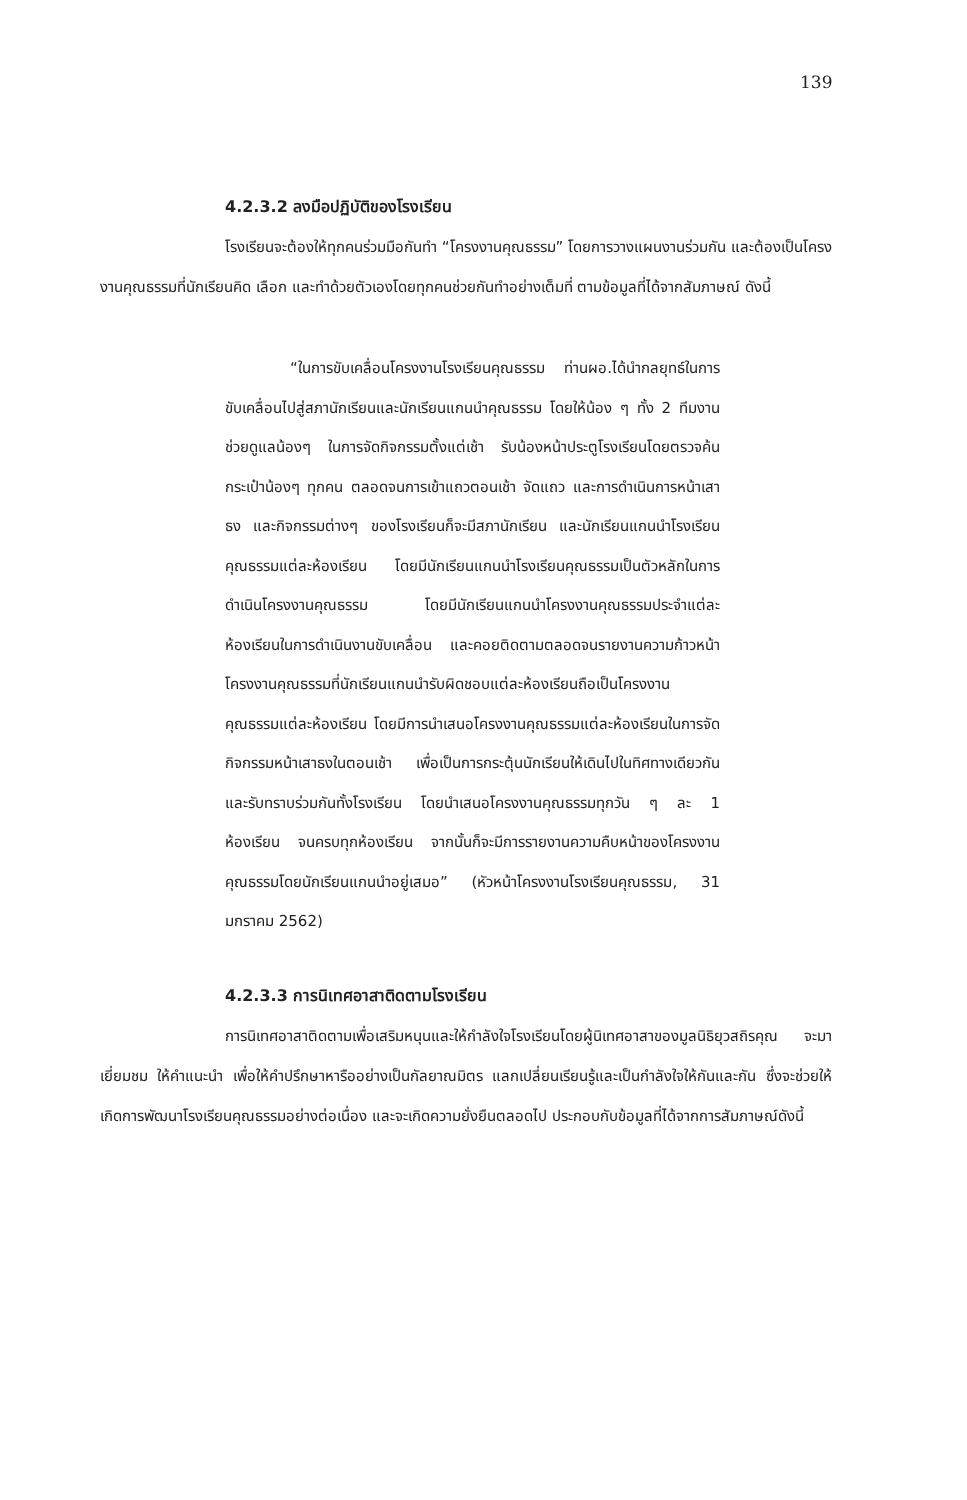139
4.2.3.2 ลงมือปฏิบัติของโรงเรียน
โรงเรียนจะต้องให้ทุกคนร่วมมือกันทำ “โครงงานคุณธรรม” โดยการวางแผนงานร่วมกัน และต้องเป็นโครงงานคุณธรรมที่นักเรียนคิด เลือก และทำด้วยตัวเองโดยทุกคนช่วยกันทำอย่างเต็มที่ ตามข้อมูลที่ได้จากสัมภาษณ์ ดังนี้
“ในการขับเคลื่อนโครงงานโรงเรียนคุณธรรม ท่านผอ.ได้นำกลยุทธ์ในการขับเคลื่อนไปสู่สภานักเรียนและนักเรียนแกนนำคุณธรรม โดยให้น้อง ๆ ทั้ง 2 ทีมงาน ช่วยดูแลน้องๆ ในการจัดกิจกรรมตั้งแต่เช้า รับน้องหน้าประตูโรงเรียนโดยตรวจค้นกระเป๋าน้องๆ ทุกคน ตลอดจนการเข้าแถวตอนเช้า จัดแถว และการดำเนินการหน้าเสาธง และกิจกรรมต่างๆ ของโรงเรียนก็จะมีสภานักเรียน และนักเรียนแกนนำโรงเรียนคุณธรรมแต่ละห้องเรียน โดยมีนักเรียนแกนนำโรงเรียนคุณธรรมเป็นตัวหลักในการดำเนินโครงงานคุณธรรม โดยมีนักเรียนแกนนำโครงงานคุณธรรมประจำแต่ละห้องเรียนในการดำเนินงานขับเคลื่อน และคอยติดตามตลอดจนรายงานความก้าวหน้าโครงงานคุณธรรมที่นักเรียนแกนนำรับผิดชอบแต่ละห้องเรียนถือเป็นโครงงานคุณธรรมแต่ละห้องเรียน โดยมีการนำเสนอโครงงานคุณธรรมแต่ละห้องเรียนในการจัดกิจกรรมหน้าเสาธงในตอนเช้า เพื่อเป็นการกระตุ้นนักเรียนให้เดินไปในทิศทางเดียวกันและรับทราบร่วมกันทั้งโรงเรียน โดยนำเสนอโครงงานคุณธรรมทุกวัน ๆ ละ 1 ห้องเรียน จนครบทุกห้องเรียน จากนั้นก็จะมีการรายงานความคืบหน้าของโครงงานคุณธรรมโดยนักเรียนแกนนำอยู่เสมอ” (หัวหน้าโครงงานโรงเรียนคุณธรรม, 31 มกราคม 2562)
4.2.3.3 การนิเทศอาสาติดตามโรงเรียน
การนิเทศอาสาติดตามเพื่อเสริมหนุนและให้กำลังใจโรงเรียนโดยผู้นิเทศอาสาของมูลนิธิยุวสถิรคุณ จะมาเยี่ยมชม ให้คำแนะนำ เพื่อให้คำปรึกษาหารืออย่างเป็นกัลยาณมิตร แลกเปลี่ยนเรียนรู้และเป็นกำลังใจให้กันและกัน ซึ่งจะช่วยให้เกิดการพัฒนาโรงเรียนคุณธรรมอย่างต่อเนื่อง และจะเกิดความยั่งยืนตลอดไป ประกอบกับข้อมูลที่ได้จากการสัมภาษณ์ดังนี้